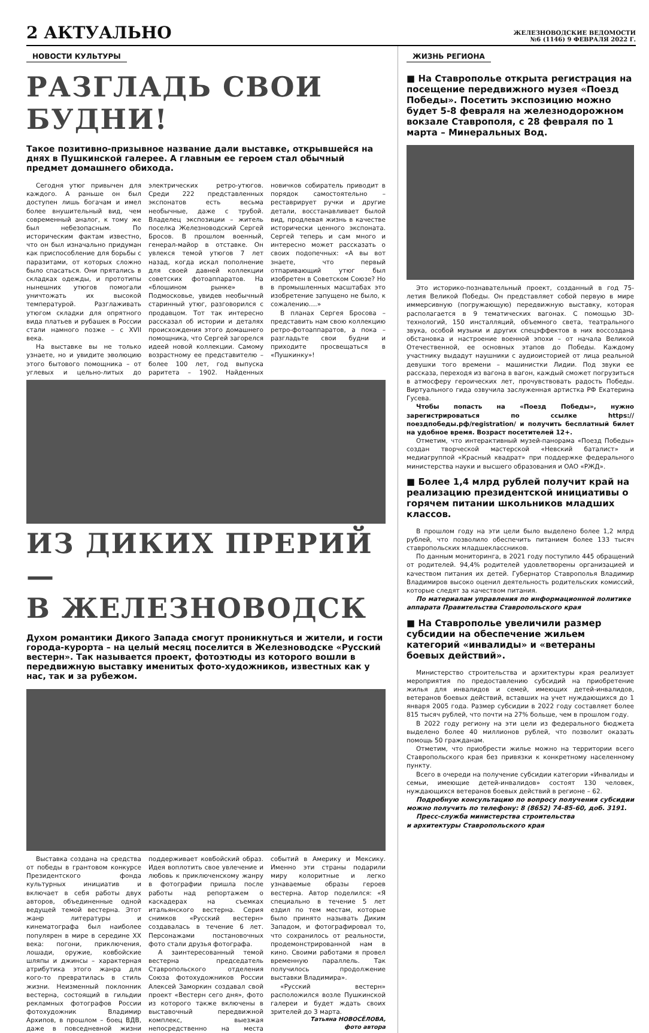2 АКТУАЛЬНО
ЖЕЛЕЗНОВОДСКИЕ ВЕДОМОСТИ
№6 (1146) 9 ФЕВРАЛЯ 2022 Г.
НОВОСТИ КУЛЬТУРЫ
РАЗГЛАДЬ СВОИ БУДНИ!
Такое позитивно-призывное название дали выставке, открывшейся на днях в Пушкинской галерее. А главным ее героем стал обычный предмет домашнего обихода.
Сегодня утюг привычен для каждого. А раньше он был доступен лишь богачам и имел более внушительный вид, чем современный аналог, к тому же был небезопасным. По историческим фактам известно, что он был изначально придуман как приспособление для борьбы с паразитами, от которых сложно было спасаться. Они прятались в складках одежды, и прототипы нынешних утюгов помогали уничтожать их высокой температурой. Разглаживать утюгом складки для опрятного вида платьев и рубашек в России стали намного позже – с XVII века.
На выставке вы не только узнаете, но и увидите эволюцию этого бытового помощника – от угле­вых и цельно-литых до электрических ретро-утюгов. Среди 222 представленных экспонатов есть весьма необычные, даже с трубой. Владелец экспозиции – житель поселка Железноводский Сергей Бросов. В прошлом военный, генерал-майор в отставке. Он увлекся темой утюгов 7 лет назад, когда искал пополнение для своей давней коллекции советских фотоаппаратов. На «блошином рынке» в Подмосковье, увидев необычный старинный утюг, разговорился с продавцом. Тот так интересно рассказал об истории и деталях происхождения этого домашнего помощника, что Сергей загорелся идеей новой коллекции. Самому возрастному ее представителю – более 100 лет, год выпуска раритета – 1902. Найденных новичков собиратель приводит в порядок самостоятельно – реставрирует ручки и другие детали, восстанавливает былой вид, продлевая жизнь в качестве исторически ценного экспоната. Сергей теперь и сам много и интересно может рассказать о своих подопечных: «А вы вот знаете, что первый отпаривающий утюг был изобретен в Советском Союзе? Но в промышленных масштабах это изобретение запущено не было, к сожалению….»
В планах Сергея Бросова – представить нам свою коллекцию ретро-фотоаппаратов, а пока – разгладьте свои будни и приходите просвещаться в «Пушкинку»!
ИЗ ДИКИХ ПРЕРИЙ —
В ЖЕЛЕЗНОВОДСК
Духом романтики Дикого Запада смогут проникнуться и жители, и гости города-курорта – на целый месяц поселится в Железноводске «Русский вестерн». Так называется проект, фотоэтюды из которого вошли в передвижную выставку именитых фото-художников, известных как у нас, так и за рубежом.
Выставка создана на средства от победы в грантовом конкурсе Президентского фонда культурных инициатив и включает в себя работы двух авторов, объединенные одной ведущей темой вестерна. Этот жанр литературы и кинематографа был наиболее популярен в мире в середине XX века: погони, приключения, лошади, оружие, ковбойские шляпы и джинсы – характерная атрибутика этого жанра для кого-то превратилась в стиль жизни. Неизменный поклонник вестерна, состоящий в гильдии рекламных фотографов России фотохудожник Владимир Архипов, в прошлом – боец ВДВ, даже в повседневной жизни поддерживает ковбойский образ. Идея воплотить свое увлечение и любовь к приключенскому жанру в фотографии пришла после работы над репортажем о каскадерах на съемках итальянского вестерна. Серия снимков «Русский вестерн» создавалась в течение 6 лет. Персонажами постановочных фото стали друзья фотографа.
А заинтересованный темой вестерна председатель Ставропольского отделения Союза фотохудожников России Алексей Заморкин создавал свой проект «Вестерн сего дня», фото из которого также включены в выставочный передвижной комплекс, выезжая непосредственно на места событий в Америку и Мексику. Именно эти страны подарили миру колоритные и легко узнаваемые образы героев вестерна. Автор поделился: «Я специально в течение 5 лет ездил по тем местам, которые было принято называть Диким Западом, и фотографировал то, что сохранилось от реальности, продемонстрированной нам в кино. Своими работами я провел временную параллель. Так получилось продолжение выставки Владимира».
«Русский вестерн» расположился возле Пушкинской галереи и будет ждать своих зрителей до 3 марта.
Татьяна НОВОСЁЛОВА,
фото автора
ЖИЗНЬ РЕГИОНА
■ На Ставрополье открыта регистрация на посещение передвижного музея «Поезд Победы». Посетить экспозицию можно будет 5-8 февраля на железнодорожном вокзале Ставрополя, с 28 февраля по 1 марта – Минеральных Вод.
Это историко-познавательный проект, созданный в год 75-летия Великой Победы. Он представляет собой первую в мире иммерсивную (погружающую) передвижную выставку, которая располагается в 9 тематических вагонах. С помощью 3D-технологий, 150 инсталляций, объемного света, театрального звука, особой музыки и других спецэффектов в них воссоздана обстановка и настроение военной эпохи – от начала Великой Отечественной, ее основных этапов до Победы. Каждому участнику выдадут наушники с аудиоисторией от лица реальной девушки того времени – машинистки Лидии. Под звуки ее рассказа, переходя из вагона в вагон, каждый сможет погрузиться в атмосферу героических лет, прочувствовать радость Победы. Виртуального гида озвучила заслуженная артистка РФ Екатерина Гусева.
Чтобы попасть на «Поезд Победы», нужно зарегистрироваться по ссылке https://поездпобеды.рф/registration/ и получить бесплатный билет на удобное время. Возраст посетителей 12+.
Отметим, что интерактивный музей-панорама «Поезд Победы» создан творческой мастерской «Невский баталист» и медиагруппой «Красный квадрат» при поддержке федерального министерства науки и высшего образования и ОАО «РЖД».
■ Более 1,4 млрд рублей получит край на реализацию президентской инициативы о горячем питании школьников младших классов.
В прошлом году на эти цели было выделено более 1,2 млрд рублей, что позволило обеспечить питанием более 133 тысяч ставропольских младшеклассников.
По данным мониторинга, в 2021 году поступило 445 обращений от родителей. 94,4% родителей удовлетворены организацией и качеством питания их детей. Губернатор Ставрополья Владимир Владимиров высоко оценил деятельность родительских комиссий, которые следят за качеством питания.
По материалам управления по информационной политике
аппарата Правительства Ставропольского края
■ На Ставрополье увеличили размер субсидии на обеспечение жильем категорий «инвалиды» и «ветераны боевых действий».
Министерство строительства и архитектуры края реализует мероприятия по предоставлению субсидий на приобретение жилья для инвалидов и семей, имеющих детей-инвалидов, ветеранов боевых действий, вставших на учет нуждающихся до 1 января 2005 года. Размер субсидии в 2022 году составляет более 815 тысяч рублей, что почти на 27% больше, чем в прошлом году.
В 2022 году региону на эти цели из федерального бюджета выделено более 40 миллионов рублей, что позволит оказать помощь 50 гражданам.
Отметим, что приобрести жилье можно на территории всего Ставропольского края без привязки к конкретному населенному пункту.
Всего в очереди на получение субсидии категории «Инвалиды и семьи, имеющие детей-инвалидов» состоят 130 человек, нуждающихся ветеранов боевых действий в регионе – 62.
Подробную консультацию по вопросу получения субсидии можно получить по телефону: 8 (8652) 74-85-60, доб. 3191.
Пресс-служба министерства строительства
и архитектуры Ставропольского края